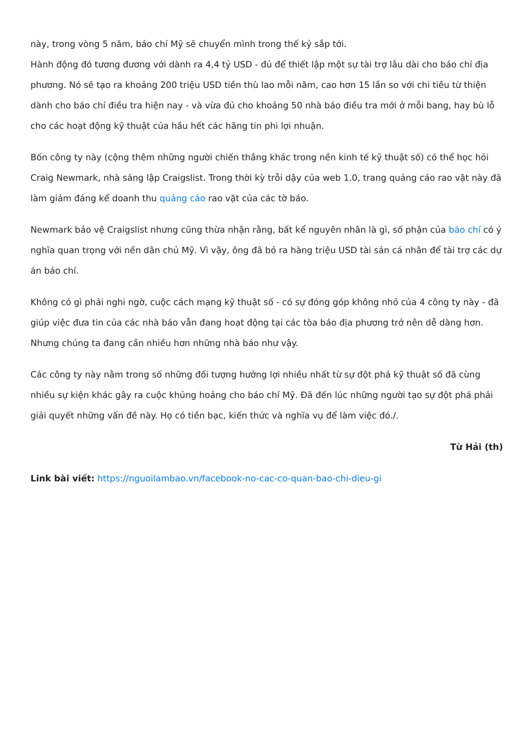này, trong vòng 5 năm, báo chí Mỹ sẽ chuyển mình trong thế kỷ sắp tới.
Hành động đó tương đương với dành ra 4,4 tỷ USD - đủ để thiết lập một sự tài trợ lâu dài cho báo chí địa phương. Nó sẽ tạo ra khoảng 200 triệu USD tiền thù lao mỗi năm, cao hơn 15 lần so với chi tiêu từ thiện dành cho báo chí điều tra hiện nay - và vừa đủ cho khoảng 50 nhà báo điều tra mới ở mỗi bang, hay bù lỗ cho các hoạt động kỹ thuật của hầu hết các hãng tin phi lợi nhuận.
Bốn công ty này (cộng thêm những người chiến thắng khác trong nền kinh tế kỹ thuật số) có thể học hỏi Craig Newmark, nhà sáng lập Craigslist. Trong thời kỳ trỗi dậy của web 1.0, trang quảng cáo rao vặt này đã làm giảm đáng kể doanh thu quảng cáo rao vặt của các tờ báo.
Newmark bảo vệ Craigslist nhưng cũng thừa nhận rằng, bất kể nguyên nhân là gì, số phận của báo chí có ý nghĩa quan trọng với nền dân chủ Mỹ. Vì vậy, ông đã bỏ ra hàng triệu USD tài sản cá nhân để tài trợ các dự án báo chí.
Không có gì phải nghi ngờ, cuộc cách mạng kỹ thuật số - có sự đóng góp không nhỏ của 4 công ty này - đã giúp việc đưa tin của các nhà báo vẫn đang hoạt động tại các tòa báo địa phương trở nên dễ dàng hơn. Nhưng chúng ta đang cần nhiều hơn những nhà báo như vậy.
Các công ty này nằm trong số những đối tượng hưởng lợi nhiều nhất từ sự đột phá kỹ thuật số đã cùng nhiều sự kiện khác gây ra cuộc khủng hoảng cho báo chí Mỹ. Đã đến lúc những người tạo sự đột phá phải giải quyết những vấn đề này. Họ có tiền bạc, kiến thức và nghĩa vụ để làm việc đó./.
Từ Hải (th)
Link bài viết: https://nguoilambao.vn/facebook-no-cac-co-quan-bao-chi-dieu-gi